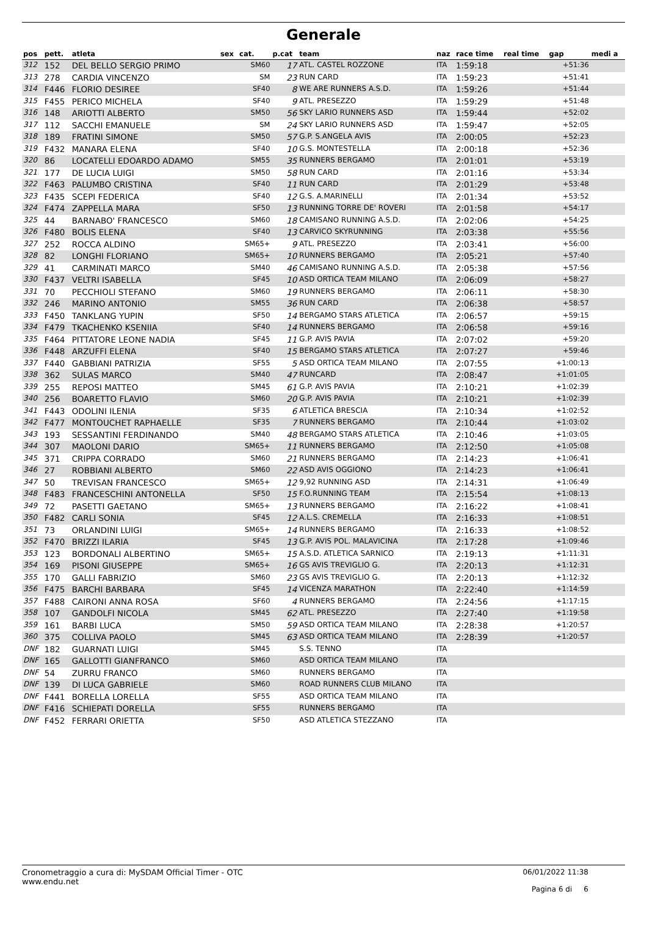Generale
| pos | pett. | atleta | sex | cat. | p.cat | team | naz | race time | real time | gap | medi a |
| --- | --- | --- | --- | --- | --- | --- | --- | --- | --- | --- | --- |
| 312 | 152 | DEL BELLO SERGIO PRIMO | | SM60 | 17 | ATL. CASTEL ROZZONE | ITA | 1:59:18 | | +51:36 | |
| 313 | 278 | CARDIA VINCENZO | | SM | 23 | RUN CARD | ITA | 1:59:23 | | +51:41 | |
| 314 | F446 | FLORIO DESIREE | | SF40 | 8 | WE ARE RUNNERS A.S.D. | ITA | 1:59:26 | | +51:44 | |
| 315 | F455 | PERICO MICHELA | | SF40 | 9 | ATL. PRESEZZO | ITA | 1:59:29 | | +51:48 | |
| 316 | 148 | ARIOTTI ALBERTO | | SM50 | 56 | SKY LARIO RUNNERS ASD | ITA | 1:59:44 | | +52:02 | |
| 317 | 112 | SACCHI EMANUELE | | SM | 24 | SKY LARIO RUNNERS ASD | ITA | 1:59:47 | | +52:05 | |
| 318 | 189 | FRATINI SIMONE | | SM50 | 57 | G.P. S.ANGELA AVIS | ITA | 2:00:05 | | +52:23 | |
| 319 | F432 | MANARA ELENA | | SF40 | 10 | G.S. MONTESTELLA | ITA | 2:00:18 | | +52:36 | |
| 320 | 86 | LOCATELLI EDOARDO ADAMO | | SM55 | 35 | RUNNERS BERGAMO | ITA | 2:01:01 | | +53:19 | |
| 321 | 177 | DE LUCIA LUIGI | | SM50 | 58 | RUN CARD | ITA | 2:01:16 | | +53:34 | |
| 322 | F463 | PALUMBO CRISTINA | | SF40 | 11 | RUN CARD | ITA | 2:01:29 | | +53:48 | |
| 323 | F435 | SCEPI FEDERICA | | SF40 | 12 | G.S. A.MARINELLI | ITA | 2:01:34 | | +53:52 | |
| 324 | F474 | ZAPPELLA MARA | | SF50 | 13 | RUNNING TORRE DE' ROVERI | ITA | 2:01:58 | | +54:17 | |
| 325 | 44 | BARNABO' FRANCESCO | | SM60 | 18 | CAMISANO RUNNING A.S.D. | ITA | 2:02:06 | | +54:25 | |
| 326 | F480 | BOLIS ELENA | | SF40 | 13 | CARVICO SKYRUNNING | ITA | 2:03:38 | | +55:56 | |
| 327 | 252 | ROCCA ALDINO | | SM65+ | 9 | ATL. PRESEZZO | ITA | 2:03:41 | | +56:00 | |
| 328 | 82 | LONGHI FLORIANO | | SM65+ | 10 | RUNNERS BERGAMO | ITA | 2:05:21 | | +57:40 | |
| 329 | 41 | CARMINATI MARCO | | SM40 | 46 | CAMISANO RUNNING A.S.D. | ITA | 2:05:38 | | +57:56 | |
| 330 | F437 | VELTRI ISABELLA | | SF45 | 10 | ASD ORTICA TEAM MILANO | ITA | 2:06:09 | | +58:27 | |
| 331 | 70 | PECCHIOLI STEFANO | | SM60 | 19 | RUNNERS BERGAMO | ITA | 2:06:11 | | +58:30 | |
| 332 | 246 | MARINO ANTONIO | | SM55 | 36 | RUN CARD | ITA | 2:06:38 | | +58:57 | |
| 333 | F450 | TANKLANG YUPIN | | SF50 | 14 | BERGAMO STARS ATLETICA | ITA | 2:06:57 | | +59:15 | |
| 334 | F479 | TKACHENKO KSENIIA | | SF40 | 14 | RUNNERS BERGAMO | ITA | 2:06:58 | | +59:16 | |
| 335 | F464 | PITTATORE LEONE NADIA | | SF45 | 11 | G.P. AVIS PAVIA | ITA | 2:07:02 | | +59:20 | |
| 336 | F448 | ARZUFFI ELENA | | SF40 | 15 | BERGAMO STARS ATLETICA | ITA | 2:07:27 | | +59:46 | |
| 337 | F440 | GABBIANI PATRIZIA | | SF55 | 5 | ASD ORTICA TEAM MILANO | ITA | 2:07:55 | | +1:00:13 | |
| 338 | 362 | SULAS MARCO | | SM40 | 47 | RUNCARD | ITA | 2:08:47 | | +1:01:05 | |
| 339 | 255 | REPOSI MATTEO | | SM45 | 61 | G.P. AVIS PAVIA | ITA | 2:10:21 | | +1:02:39 | |
| 340 | 256 | BOARETTO FLAVIO | | SM60 | 20 | G.P. AVIS PAVIA | ITA | 2:10:21 | | +1:02:39 | |
| 341 | F443 | ODOLINI ILENIA | | SF35 | 6 | ATLETICA BRESCIA | ITA | 2:10:34 | | +1:02:52 | |
| 342 | F477 | MONTOUCHET RAPHAELLE | | SF35 | 7 | RUNNERS BERGAMO | ITA | 2:10:44 | | +1:03:02 | |
| 343 | 193 | SESSANTINI FERDINANDO | | SM40 | 48 | BERGAMO STARS ATLETICA | ITA | 2:10:46 | | +1:03:05 | |
| 344 | 307 | MAOLONI DARIO | | SM65+ | 11 | RUNNERS BERGAMO | ITA | 2:12:50 | | +1:05:08 | |
| 345 | 371 | CRIPPA CORRADO | | SM60 | 21 | RUNNERS BERGAMO | ITA | 2:14:23 | | +1:06:41 | |
| 346 | 27 | ROBBIANI ALBERTO | | SM60 | 22 | ASD AVIS OGGIONO | ITA | 2:14:23 | | +1:06:41 | |
| 347 | 50 | TREVISAN FRANCESCO | | SM65+ | 12 | 9,92 RUNNING ASD | ITA | 2:14:31 | | +1:06:49 | |
| 348 | F483 | FRANCESCHINI ANTONELLA | | SF50 | 15 | F.O.RUNNING TEAM | ITA | 2:15:54 | | +1:08:13 | |
| 349 | 72 | PASETTI GAETANO | | SM65+ | 13 | RUNNERS BERGAMO | ITA | 2:16:22 | | +1:08:41 | |
| 350 | F482 | CARLI SONIA | | SF45 | 12 | A.L.S. CREMELLA | ITA | 2:16:33 | | +1:08:51 | |
| 351 | 73 | ORLANDINI LUIGI | | SM65+ | 14 | RUNNERS BERGAMO | ITA | 2:16:33 | | +1:08:52 | |
| 352 | F470 | BRIZZI ILARIA | | SF45 | 13 | G.P. AVIS POL. MALAVICINA | ITA | 2:17:28 | | +1:09:46 | |
| 353 | 123 | BORDONALI ALBERTINO | | SM65+ | 15 | A.S.D. ATLETICA SARNICO | ITA | 2:19:13 | | +1:11:31 | |
| 354 | 169 | PISONI GIUSEPPE | | SM65+ | 16 | GS AVIS TREVIGLIO G. | ITA | 2:20:13 | | +1:12:31 | |
| 355 | 170 | GALLI FABRIZIO | | SM60 | 23 | GS AVIS TREVIGLIO G. | ITA | 2:20:13 | | +1:12:32 | |
| 356 | F475 | BARCHI BARBARA | | SF45 | 14 | VICENZA MARATHON | ITA | 2:22:40 | | +1:14:59 | |
| 357 | F488 | CAIRONI ANNA ROSA | | SF60 | 4 | RUNNERS BERGAMO | ITA | 2:24:56 | | +1:17:15 | |
| 358 | 107 | GANDOLFI NICOLA | | SM45 | 62 | ATL. PRESEZZO | ITA | 2:27:40 | | +1:19:58 | |
| 359 | 161 | BARBI LUCA | | SM50 | 59 | ASD ORTICA TEAM MILANO | ITA | 2:28:38 | | +1:20:57 | |
| 360 | 375 | COLLIVA PAOLO | | SM45 | 63 | ASD ORTICA TEAM MILANO | ITA | 2:28:39 | | +1:20:57 | |
| DNF | 182 | GUARNATI LUIGI | | SM45 | | S.S. TENNO | ITA | | | | |
| DNF | 165 | GALLOTTI GIANFRANCO | | SM60 | | ASD ORTICA TEAM MILANO | ITA | | | | |
| DNF | 54 | ZURRU FRANCO | | SM60 | | RUNNERS BERGAMO | ITA | | | | |
| DNF | 139 | DI LUCA GABRIELE | | SM60 | | ROAD RUNNERS CLUB MILANO | ITA | | | | |
| DNF | F441 | BORELLA LORELLA | | SF55 | | ASD ORTICA TEAM MILANO | ITA | | | | |
| DNF | F416 | SCHIEPATI DORELLA | | SF55 | | RUNNERS BERGAMO | ITA | | | | |
| DNF | F452 | FERRARI ORIETTA | | SF50 | | ASD ATLETICA STEZZANO | ITA | | | | |
Cronometraggio a cura di: MySDAM Official Timer - OTC
www.endu.net
06/01/2022 11:38
Pagina 6 di 6